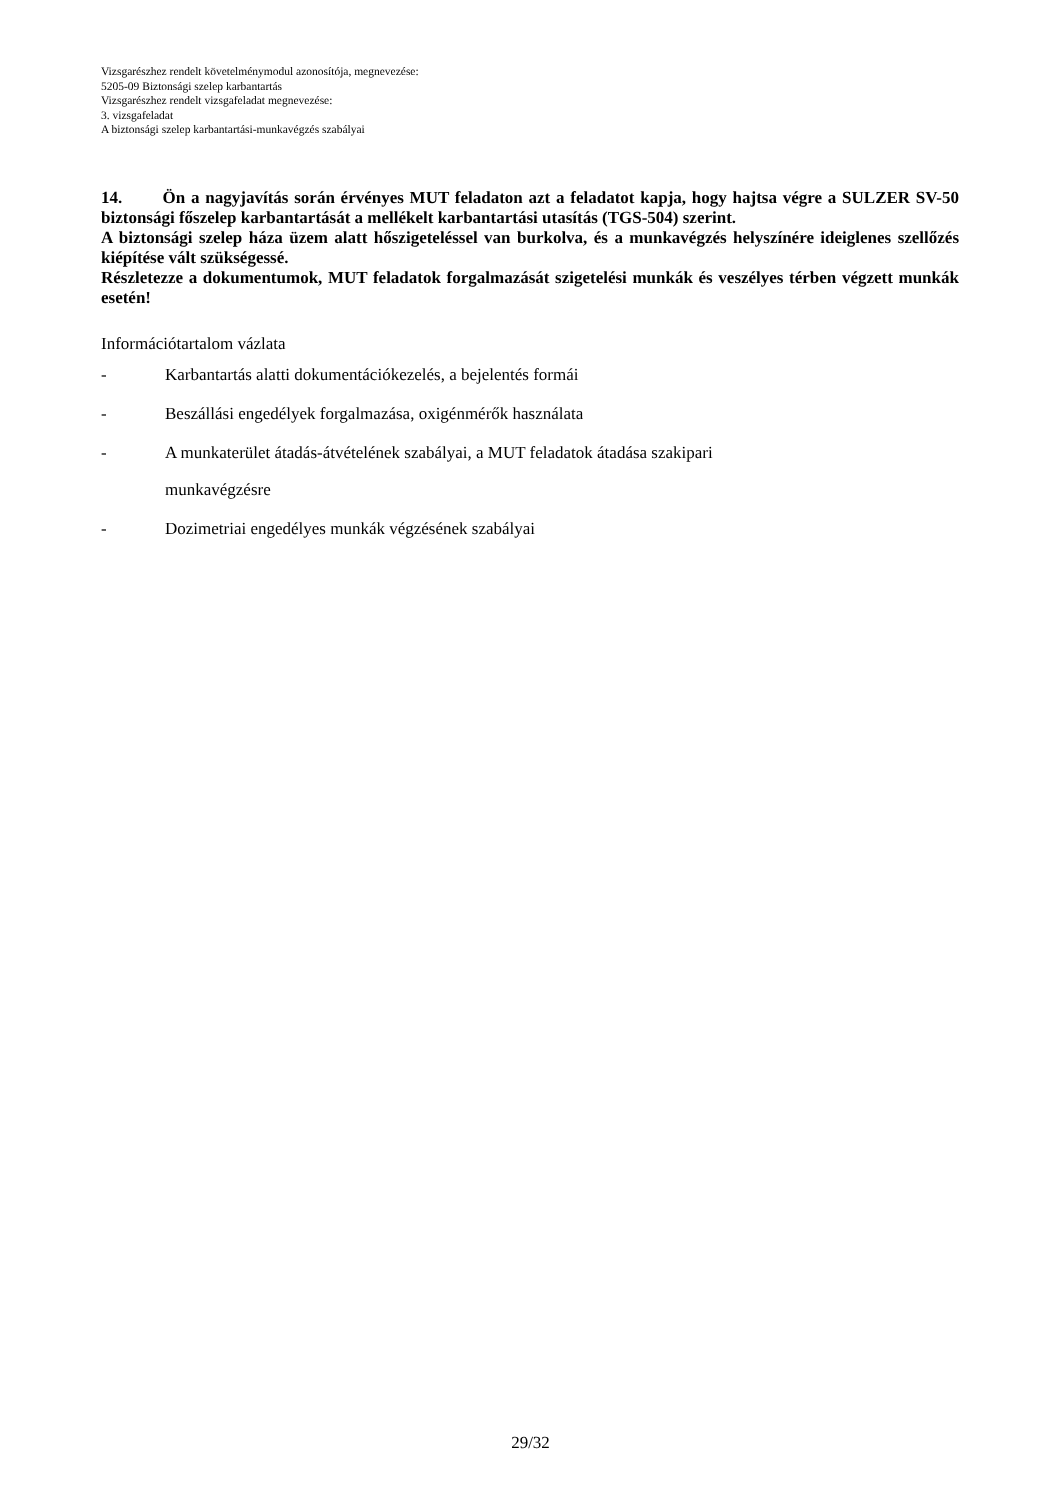Vizsgarészhez rendelt követelménymodul azonosítója, megnevezése:
5205-09 Biztonsági szelep karbantartás
Vizsgarészhez rendelt vizsgafeladat megnevezése:
3. vizsgafeladat
A biztonsági szelep karbantartási-munkavégzés szabályai
14. Ön a nagyjavítás során érvényes MUT feladaton azt a feladatot kapja, hogy hajtsa végre a SULZER SV-50 biztonsági főszelep karbantartását a mellékelt karbantartási utasítás (TGS-504) szerint.
A biztonsági szelep háza üzem alatt hőszigeteléssel van burkolva, és a munkavégzés helyszínére ideiglenes szellőzés kiépítése vált szükségessé.
Részletezze a dokumentumok, MUT feladatok forgalmazását szigetelési munkák és veszélyes térben végzett munkák esetén!
Információtartalom vázlata
- Karbantartás alatti dokumentációkezelés, a bejelentés formái
- Beszállási engedélyek forgalmazása, oxigénmérők használata
- A munkaterület átadás-átvételének szabályai, a MUT feladatok átadása szakipari
munkavégzésre
- Dozimetriai engedélyes munkák végzésének szabályai
29/32